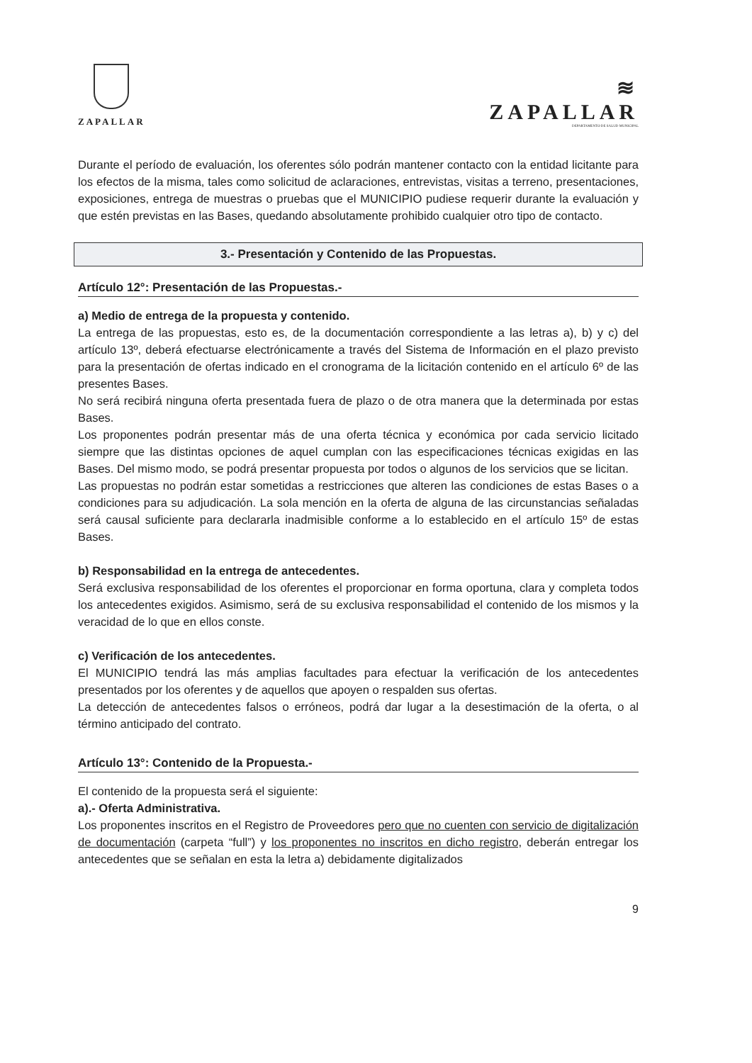ZAPALLAR
≋
ZAPALLAR
DEPARTAMENTO DE SALUD MUNICIPAL
Durante el período de evaluación, los oferentes sólo podrán mantener contacto con la entidad licitante para los efectos de la misma, tales como solicitud de aclaraciones, entrevistas, visitas a terreno, presentaciones, exposiciones, entrega de muestras o pruebas que el MUNICIPIO pudiese requerir durante la evaluación y que estén previstas en las Bases, quedando absolutamente prohibido cualquier otro tipo de contacto.
3.- Presentación y Contenido de las Propuestas.
Artículo 12°: Presentación de las Propuestas.-
a) Medio de entrega de la propuesta y contenido.
La entrega de las propuestas, esto es, de la documentación correspondiente a las letras a), b) y c) del artículo 13º, deberá efectuarse electrónicamente a través del Sistema de Información en el plazo previsto para la presentación de ofertas indicado en el cronograma de la licitación contenido en el artículo 6º de las presentes Bases.
No será recibirá ninguna oferta presentada fuera de plazo o de otra manera que la determinada por estas Bases.
Los proponentes podrán presentar más de una oferta técnica y económica por cada servicio licitado siempre que las distintas opciones de aquel cumplan con las especificaciones técnicas exigidas en las Bases. Del mismo modo, se podrá presentar propuesta por todos o algunos de los servicios que se licitan.
Las propuestas no podrán estar sometidas a restricciones que alteren las condiciones de estas Bases o a condiciones para su adjudicación. La sola mención en la oferta de alguna de las circunstancias señaladas será causal suficiente para declararla inadmisible conforme a lo establecido en el artículo 15º de estas Bases.
b) Responsabilidad en la entrega de antecedentes.
Será exclusiva responsabilidad de los oferentes el proporcionar en forma oportuna, clara y completa todos los antecedentes exigidos. Asimismo, será de su exclusiva responsabilidad el contenido de los mismos y la veracidad de lo que en ellos conste.
c) Verificación de los antecedentes.
El MUNICIPIO tendrá las más amplias facultades para efectuar la verificación de los antecedentes presentados por los oferentes y de aquellos que apoyen o respalden sus ofertas.
La detección de antecedentes falsos o erróneos, podrá dar lugar a la desestimación de la oferta, o al término anticipado del contrato.
Artículo 13°: Contenido de la Propuesta.-
El contenido de la propuesta será el siguiente:
a).- Oferta Administrativa.
Los proponentes inscritos en el Registro de Proveedores pero que no cuenten con servicio de digitalización de documentación (carpeta “full”) y los proponentes no inscritos en dicho registro, deberán entregar los antecedentes que se señalan en esta la letra a) debidamente digitalizados
9